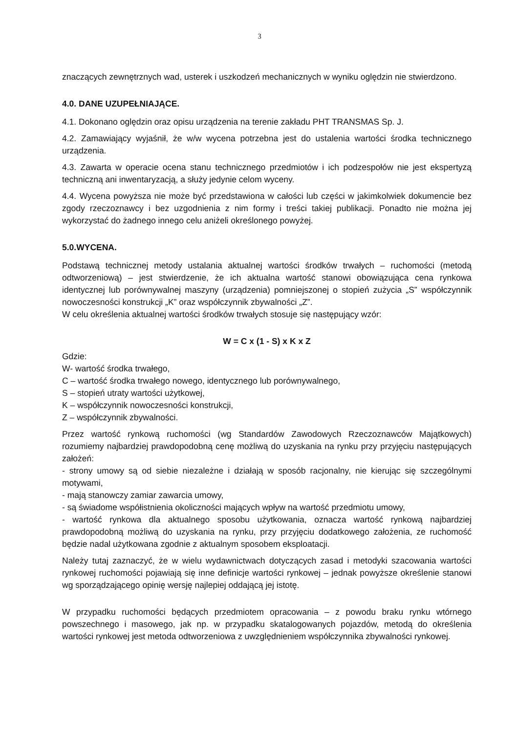3
znaczących zewnętrznych wad, usterek i uszkodzeń mechanicznych w wyniku oględzin nie stwierdzono.
4.0. DANE UZUPEŁNIAJĄCE.
4.1. Dokonano oględzin oraz opisu urządzenia na terenie zakładu PHT TRANSMAS Sp. J.
4.2. Zamawiający wyjaśnił, że w/w wycena potrzebna jest do ustalenia wartości środka technicznego urządzenia.
4.3. Zawarta w operacie ocena stanu technicznego przedmiotów i ich podzespołów nie jest ekspertyzą techniczną ani inwentaryzacją, a służy jedynie celom wyceny.
4.4. Wycena powyższa nie może być przedstawiona w całości lub części w jakimkolwiek dokumencie bez zgody rzeczoznawcy i bez uzgodnienia z nim formy i treści takiej publikacji. Ponadto nie można jej wykorzystać do żadnego innego celu aniżeli określonego powyżej.
5.0.WYCENA.
Podstawą technicznej metody ustalania aktualnej wartości środków trwałych – ruchomości (metodą odtworzeniową) – jest stwierdzenie, że ich aktualna wartość stanowi obowiązująca cena rynkowa identycznej lub porównywalnej maszyny (urządzenia) pomniejszonej o stopień zużycia „S” współczynnik nowoczesności konstrukcji „K” oraz współczynnik zbywalności „Z”.
W celu określenia aktualnej wartości środków trwałych stosuje się następujący wzór:
W = C x (1 - S) x K x Z
Gdzie:
W- wartość środka trwałego,
C – wartość środka trwałego nowego, identycznego lub porównywalnego,
S – stopień utraty wartości użytkowej,
K – współczynnik nowoczesności konstrukcji,
Z – współczynnik zbywalności.
Przez wartość rynkową ruchomości (wg Standardów Zawodowych Rzeczoznawców Majątkowych) rozumiemy najbardziej prawdopodobną cenę możliwą do uzyskania na rynku przy przyjęciu następujących założeń:
- strony umowy są od siebie niezależne i działają w sposób racjonalny, nie kierując się szczególnymi motywami,
- mają stanowczy zamiar zawarcia umowy,
- są świadome współistnienia okoliczności mających wpływ na wartość przedmiotu umowy,
- wartość rynkowa dla aktualnego sposobu użytkowania, oznacza wartość rynkową najbardziej prawdopodobną możliwą do uzyskania na rynku, przy przyjęciu dodatkowego założenia, ze ruchomość będzie nadal użytkowana zgodnie z aktualnym sposobem eksploatacji.
Należy tutaj zaznaczyć, że w wielu wydawnictwach dotyczących zasad i metodyki szacowania wartości rynkowej ruchomości pojawiają się inne definicje wartości rynkowej – jednak powyższe określenie stanowi wg sporządzającego opinię wersję najlepiej oddającą jej istotę.
W przypadku ruchomości będących przedmiotem opracowania – z powodu braku rynku wtórnego powszechnego i masowego, jak np. w przypadku skatalogowanych pojazdów, metodą do określenia wartości rynkowej jest metoda odtworzeniowa z uwzględnieniem współczynnika zbywalności rynkowej.